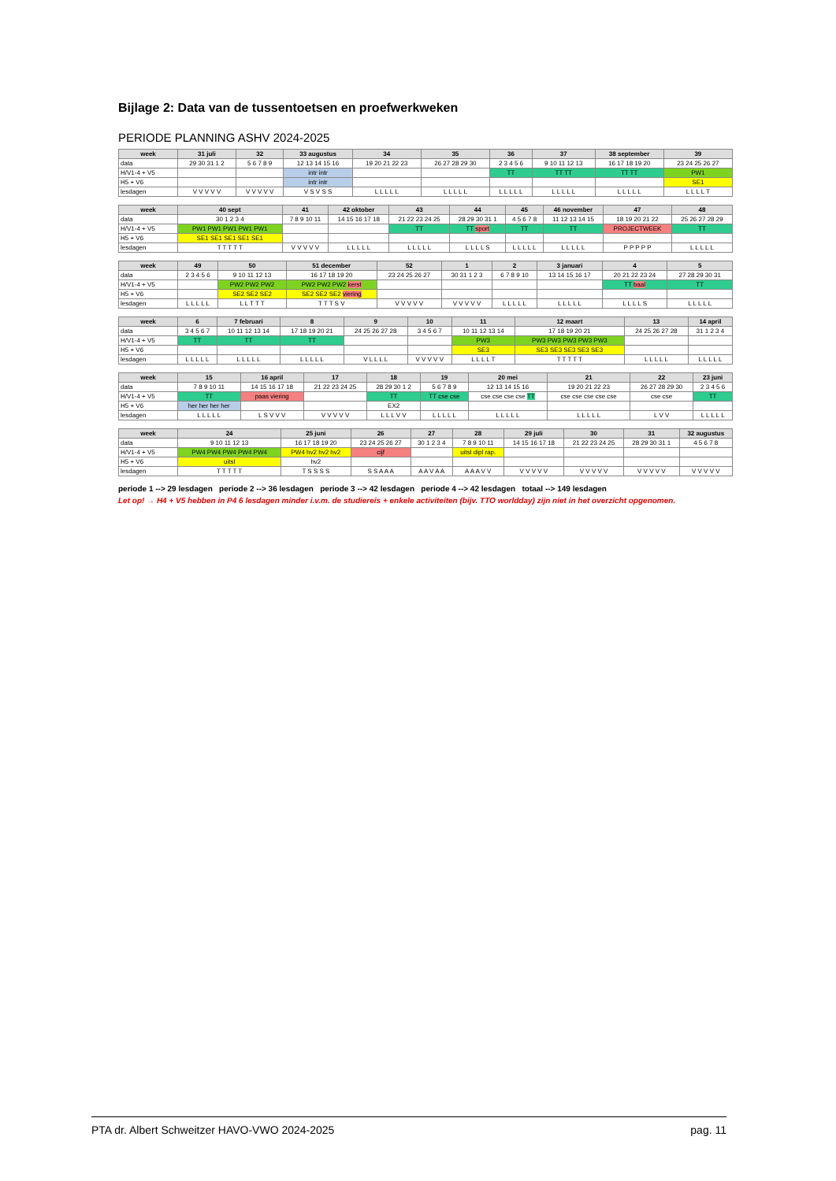Bijlage 2: Data van de tussentoetsen en proefwerkweken
PERIODE PLANNING ASHV 2024-2025
| week | 31 juli | 32 | 33 augustus | 34 | 35 | 36 | 37 | 38 september | 39 |
| --- | --- | --- | --- | --- | --- | --- | --- | --- | --- |
| data | 29 30 31 1 2 | 5 6 7 8 9 | 12 13 14 15 16 | 19 20 21 22 23 | 26 27 28 29 30 | 2 3 4 5 6 | 9 10 11 12 13 | 16 17 18 19 20 | 23 24 25 26 27 |
| H/V1-4 + V5 | | | intr intr | | | TT | TT TT | TT TT | PW1 |
| H5 + V6 | | | intr intr | | | | | | SE1 |
| lesdagen | V V V V V | V V V V V | V S V S S | L L L L L | L L L L L | L L L L L | L L L L L | L L L L L | L L L L T |
| week | 40 sept | 41 | 42 oktober | 43 | 44 | 45 | 46 november | 47 | 48 |
| --- | --- | --- | --- | --- | --- | --- | --- | --- | --- |
| data | 30 1 2 3 4 | 7 8 9 10 11 | 14 15 16 17 18 | 21 22 23 24 25 | 28 29 30 31 1 | 4 5 6 7 8 | 11 12 13 14 15 | 18 19 20 21 22 | 25 26 27 28 29 |
| H/V1-4 + V5 | PW1 PW1 PW1 PW1 PW1 | | | TT | TT sport | TT | TT | PROJECTWEEK | TT |
| H5 + V6 | SE1 SE1 SE1 SE1 SE1 | | | | | | | | |
| lesdagen | T T T T T | V V V V V | L L L L L | L L L L L | L L L L S | L L L L L | L L L L L | P P P P P | L L L L L |
| week | 49 | 50 | 51 december | 52 | 1 | 2 | 3 januari | 4 | 5 |
| --- | --- | --- | --- | --- | --- | --- | --- | --- | --- |
| data | 2 3 4 5 6 | 9 10 11 12 13 | 16 17 18 19 20 | 23 24 25 26 27 | 30 31 1 2 3 | 6 7 8 9 10 | 13 14 15 16 17 | 20 21 22 23 24 | 27 28 29 30 31 |
| H/V1-4 + V5 | | PW2 PW2 PW2 | PW2 PW2 PW2 kerst | | | | | TT baal | TT |
| H5 + V6 | | SE2 SE2 SE2 | SE2 SE2 SE2 viering | | | | | | |
| lesdagen | L L L L L | L L T T T | T T T S V | V V V V V | V V V V V | L L L L L | L L L L L | L L L L S | L L L L L |
| week | 6 | 7 februari | 8 | 9 | 10 | 11 | 12 maart | 13 | 14 april |
| --- | --- | --- | --- | --- | --- | --- | --- | --- | --- |
| data | 3 4 5 6 7 | 10 11 12 13 14 | 17 18 19 20 21 | 24 25 26 27 28 | 3 4 5 6 7 | 10 11 12 13 14 | 17 18 19 20 21 | 24 25 26 27 28 | 31 1 2 3 4 |
| H/V1-4 + V5 | TT | TT | TT | | | PW3 | PW3 PW3 PW3 PW3 PW3 | | |
| H5 + V6 | | | | | | SE3 | SE3 SE3 SE3 SE3 SE3 | | |
| lesdagen | L L L L L | L L L L L | L L L L L | V L L L L | V V V V V | L L L L T | T T T T T | L L L L L | L L L L L |
| week | 15 | 16 april | 17 | 18 | 19 | 20 mei | 21 | 22 | 23 juni |
| --- | --- | --- | --- | --- | --- | --- | --- | --- | --- |
| data | 7 8 9 10 11 | 14 15 16 17 18 | 21 22 23 24 25 | 28 29 30 1 2 | 5 6 7 8 9 | 12 13 14 15 16 | 19 20 21 22 23 | 26 27 28 29 30 | 2 3 4 5 6 |
| H/V1-4 + V5 | TT | paas viering | | TT | TT cse cse | cse cse cse cse TT | cse cse cse cse cse | cse cse | TT |
| H5 + V6 | her her her her | | | EX2 | | | | | |
| lesdagen | L L L L L | L S V V V | V V V V V | L L L V V | L L L L L | L L L L L | L L L L L | L V V | L L L L L |
| week | 24 | 25 juni | 26 | 27 | 28 | 29 juli | 30 | 31 | 32 augustus |
| --- | --- | --- | --- | --- | --- | --- | --- | --- | --- |
| data | 9 10 11 12 13 | 16 17 18 19 20 | 23 24 25 26 27 | 30 1 2 3 4 | 7 8 9 10 11 | 14 15 16 17 18 | 21 22 23 24 25 | 28 29 30 31 1 | 4 5 6 7 8 |
| H/V1-4 + V5 | PW4 PW4 PW4 PW4 PW4 | PW4 hv2 hv2 hv2 | cijf | | uitsl dipl rap. | | | | |
| H5 + V6 | uitsl | hv2 | | | | | | | |
| lesdagen | T T T T T | T S S S S | S S A A A | A A V A A | A A A V V | V V V V V | V V V V V | V V V V V | V V V V V |
periode 1 --> 29 lesdagen periode 2 --> 36 lesdagen periode 3 --> 42 lesdagen periode 4 --> 42 lesdagen totaal --> 149 lesdagen
Let op! → H4 + V5 hebben in P4 6 lesdagen minder i.v.m. de studiereis + enkele activiteiten (bijv. TTO worldday) zijn niet in het overzicht opgenomen.
PTA dr. Albert Schweitzer HAVO-VWO 2024-2025 pag. 11